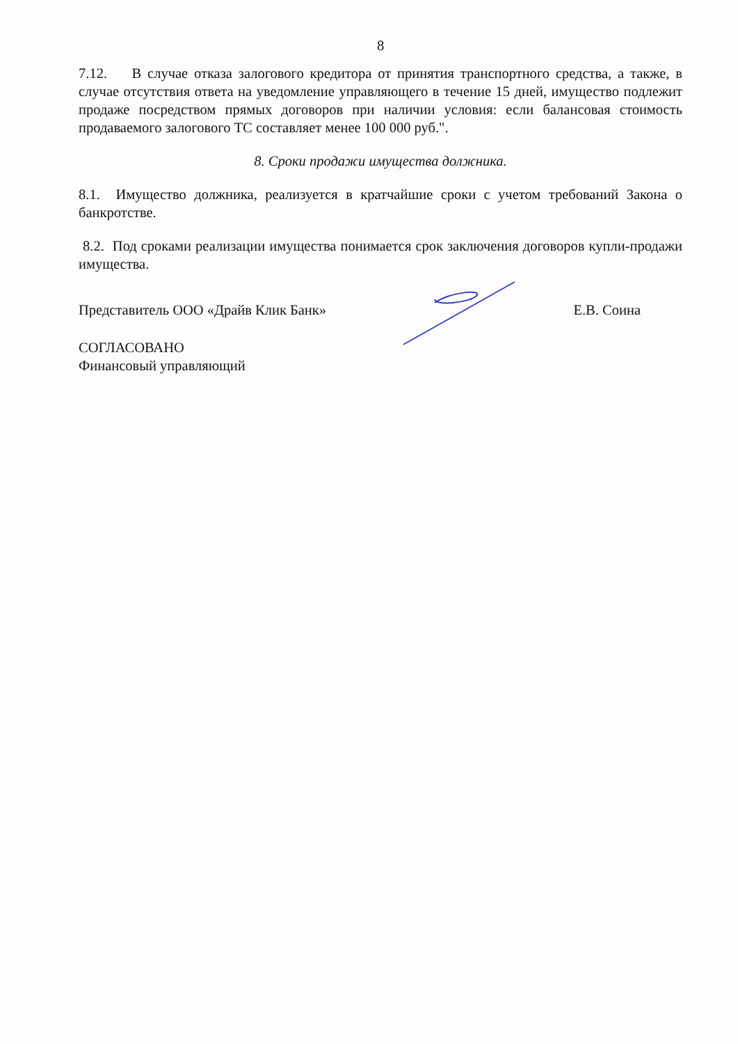8
7.12. В случае отказа залогового кредитора от принятия транспортного средства, а также, в случае отсутствия ответа на уведомление управляющего в течение 15 дней, имущество подлежит продаже посредством прямых договоров при наличии условия: если балансовая стоимость продаваемого залогового ТС составляет менее 100 000 руб.".
8. Сроки продажи имущества должника.
8.1. Имущество должника, реализуется в кратчайшие сроки с учетом требований Закона о банкротстве.
8.2. Под сроками реализации имущества понимается срок заключения договоров купли-продажи имущества.
Представитель ООО «Драйв Клик Банк» Е.В. Соина
СОГЛАСОВАНО
Финансовый управляющий